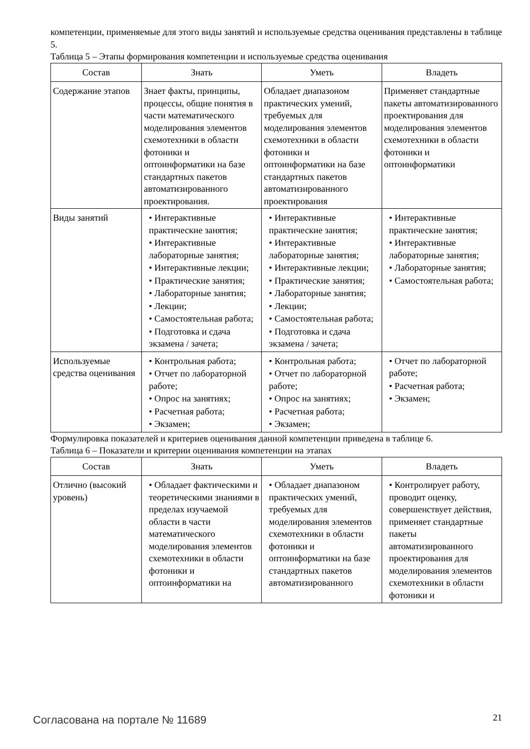компетенции, применяемые для этого виды занятий и используемые средства оценивания представлены в таблице 5.
Таблица 5 – Этапы формирования компетенции и используемые средства оценивания
| Состав | Знать | Уметь | Владеть |
| --- | --- | --- | --- |
| Содержание этапов | Знает факты, принципы, процессы, общие понятия в части математического моделирования элементов схемотехники в области фотоники и оптоинформатики на базе стандартных пакетов автоматизированного проектирования. | Обладает диапазоном практических умений, требуемых для моделирования элементов схемотехники в области фотоники и оптоинформатики на базе стандартных пакетов автоматизированного проектирования | Применяет стандартные пакеты автоматизированного проектирования для моделирования элементов схемотехники в области фотоники и оптоинформатики |
| Виды занятий | • Интерактивные практические занятия; • Интерактивные лабораторные занятия; • Интерактивные лекции; • Практические занятия; • Лабораторные занятия; • Лекции; • Самостоятельная работа; • Подготовка и сдача экзамена / зачета; | • Интерактивные практические занятия; • Интерактивные лабораторные занятия; • Интерактивные лекции; • Практические занятия; • Лабораторные занятия; • Лекции; • Самостоятельная работа; • Подготовка и сдача экзамена / зачета; | • Интерактивные практические занятия; • Интерактивные лабораторные занятия; • Лабораторные занятия; • Самостоятельная работа; |
| Используемые средства оценивания | • Контрольная работа; • Отчет по лабораторной работе; • Опрос на занятиях; • Расчетная работа; • Экзамен; | • Контрольная работа; • Отчет по лабораторной работе; • Опрос на занятиях; • Расчетная работа; • Экзамен; | • Отчет по лабораторной работе; • Расчетная работа; • Экзамен; |
Формулировка показателей и критериев оценивания данной компетенции приведена в таблице 6.
Таблица 6 – Показатели и критерии оценивания компетенции на этапах
| Состав | Знать | Уметь | Владеть |
| --- | --- | --- | --- |
| Отлично (высокий уровень) | • Обладает фактическими и теоретическими знаниями в пределах изучаемой области в части математического моделирования элементов схемотехники в области фотоники и оптоинформатики на | • Обладает диапазоном практических умений, требуемых для моделирования элементов схемотехники в области фотоники и оптоинформатики на базе стандартных пакетов автоматизированного | • Контролирует работу, проводит оценку, совершенствует действия, применяет стандартные пакеты автоматизированного проектирования для моделирования элементов схемотехники в области фотоники и |
Согласована на портале № 11689 21